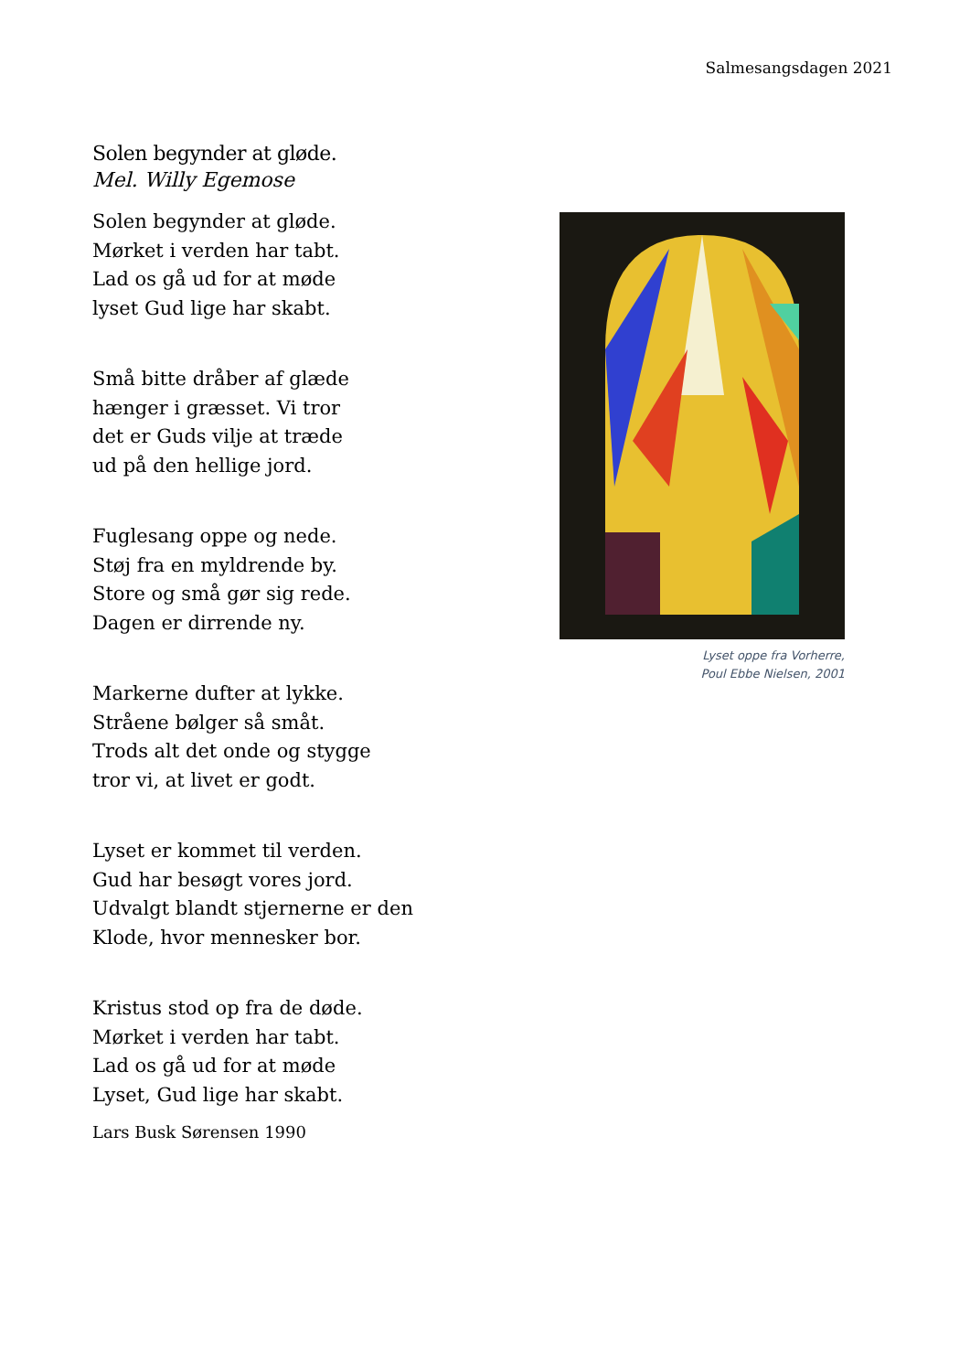Salmesangsdagen 2021
Solen begynder at gløde.
Mel. Willy Egemose
Solen begynder at gløde.
Mørket i verden har tabt.
Lad os gå ud for at møde
lyset Gud lige har skabt.
Små bitte dråber af glæde
hænger i græsset. Vi tror
det er Guds vilje at træde
ud på den hellige jord.
Fuglesang oppe og nede.
Støj fra en myldrende by.
Store og små gør sig rede.
Dagen er dirrende ny.
Markerne dufter at lykke.
Stråene bølger så småt.
Trods alt det onde og stygge
tror vi, at livet er godt.
Lyset er kommet til verden.
Gud har besøgt vores jord.
Udvalgt blandt stjernerne er den
Klode, hvor mennesker bor.
Kristus stod op fra de døde.
Mørket i verden har tabt.
Lad os gå ud for at møde
Lyset, Gud lige har skabt.
Lars Busk Sørensen 1990
Lyset oppe fra Vorherre,
Poul Ebbe Nielsen, 2001